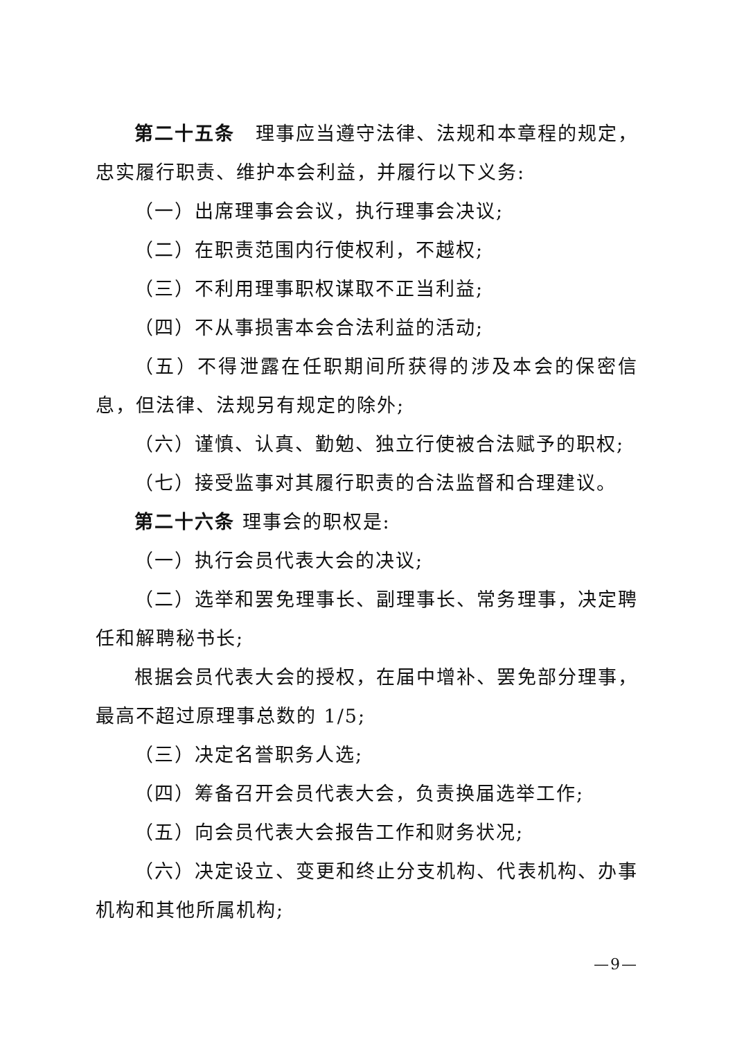第二十五条　理事应当遵守法律、法规和本章程的规定，忠实履行职责、维护本会利益，并履行以下义务:
（一）出席理事会会议，执行理事会决议;
（二）在职责范围内行使权利，不越权;
（三）不利用理事职权谋取不正当利益;
（四）不从事损害本会合法利益的活动;
（五）不得泄露在任职期间所获得的涉及本会的保密信息，但法律、法规另有规定的除外;
（六）谨慎、认真、勤勉、独立行使被合法赋予的职权;
（七）接受监事对其履行职责的合法监督和合理建议。
第二十六条 理事会的职权是:
（一）执行会员代表大会的决议;
（二）选举和罢免理事长、副理事长、常务理事，决定聘任和解聘秘书长;
根据会员代表大会的授权，在届中增补、罢免部分理事，最高不超过原理事总数的 1/5;
（三）决定名誉职务人选;
（四）筹备召开会员代表大会，负责换届选举工作;
（五）向会员代表大会报告工作和财务状况;
（六）决定设立、变更和终止分支机构、代表机构、办事机构和其他所属机构;
—9—